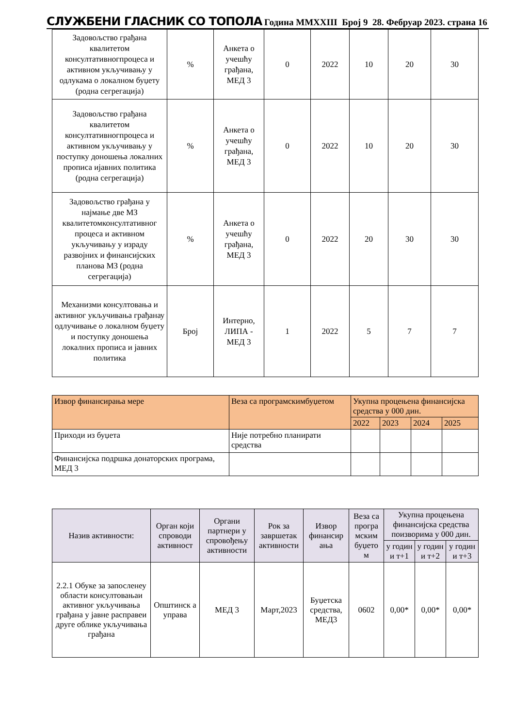СЛУЖБЕНИ ГЛАСНИК СО ТОПОЛА Година MMXXIII Број 9 28. Фебруар 2023. страна 16
| Задовољство грађана квалитетом консултативногпроцеса и активном укључивању у одлукама о локалном буџету (родна сегрегација) | % | Анкета о учешћу грађана, МЕД 3 | 0 | 2022 | 10 | 20 | 30 |
| Задовољство грађана квалитетом консултативногпроцеса и активном укључивању у поступку доношења локалних прописа ијавних политика (родна сегрегација) | % | Анкета о учешћу грађана, МЕД 3 | 0 | 2022 | 10 | 20 | 30 |
| Задовољство грађана у најмање две МЗ квалитетомконсултативног процеса и активном укључивању у израду развојних и финансијских планова МЗ (родна сегрегација) | % | Анкета о учешћу грађана, МЕД 3 | 0 | 2022 | 20 | 30 | 30 |
| Механизми консултовања и активног укључивања грађанау одлучивање о локалном буџету и поступку доношења локалних прописа и јавних политика | Број | Интерно, ЛИПА - МЕД 3 | 1 | 2022 | 5 | 7 | 7 |
| Извор финансирања мере | Веза са програмскимбуџетом | Укупна процењена финансијска средства у 000 дин. | | | |
| --- | --- | --- | --- | --- | --- |
| | | 2022 | 2023 | 2024 | 2025 |
| Приходи из буџета | Није потребно планирати средства | | | | |
| Финансијска подршка донаторских програма, МЕД 3 | | | | | |
| Назив активности: | Орган који спроводи активност | Органи партнери у спровођењу активности | Рок за завршетак активности | Извор финансир ања | Веза са програ мским буџето м | Укупна процењена финансијска средства поизворима у 000 дин. | | |
| --- | --- | --- | --- | --- | --- | --- | --- | --- |
| | | | | | | у годин и т+1 | у годин и т+2 | у годин и т+3 |
| 2.2.1 Обуке за запосленеу области консултовањаи активног укључивања грађана у јавне расправеи друге облике укључивања грађана | Општинск а управа | МЕД 3 | Март,2023 | Буџетска средства, МЕД3 | 0602 | 0,00* | 0,00* | 0,00* |